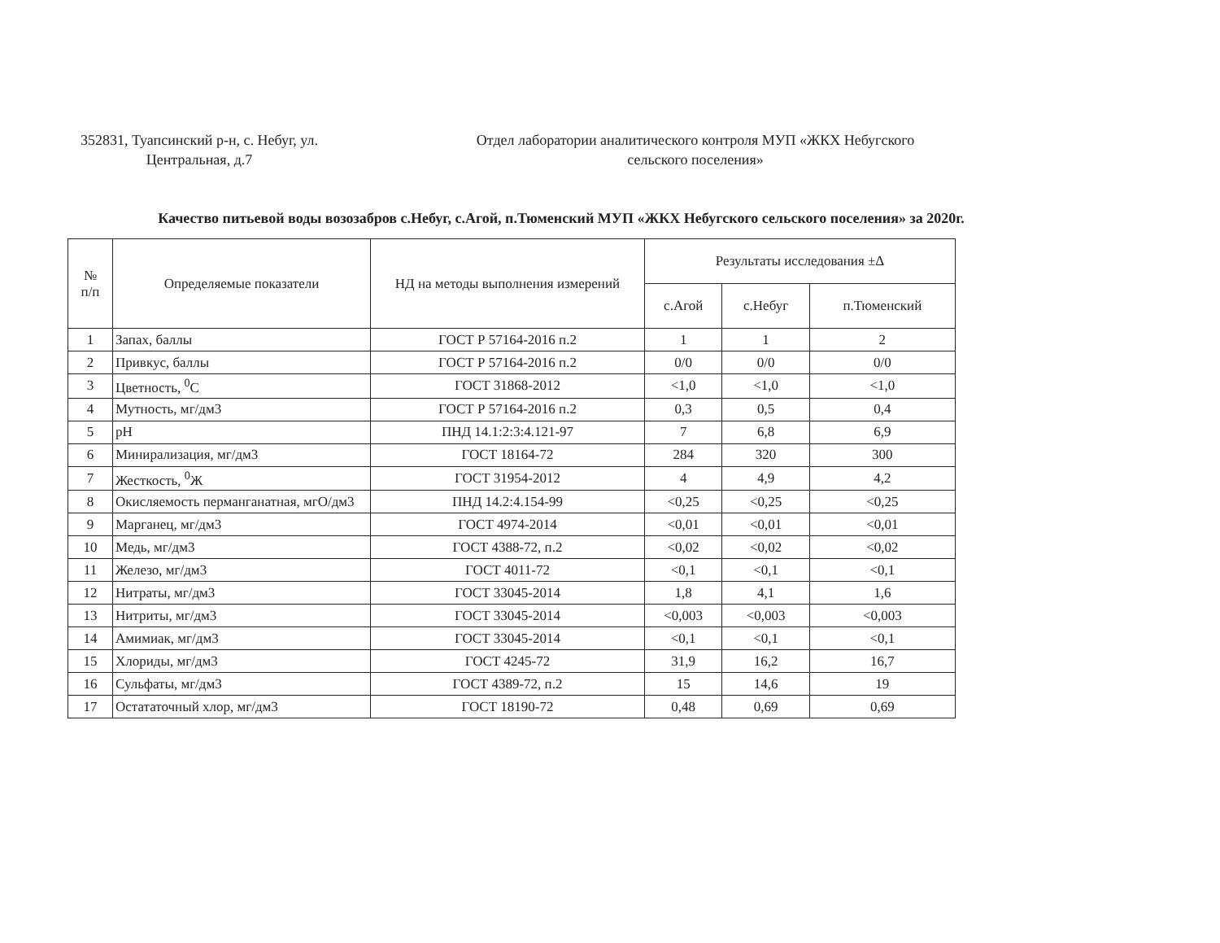352831, Туапсинский р-н, с. Небуг, ул. Центральная, д.7
Отдел лаборатории аналитического контроля МУП «ЖКХ Небугского сельского поселения»
Качество питьевой воды возозабров с.Небуг, с.Агой, п.Тюменский МУП «ЖКХ Небугского сельского поселения» за 2020г.
| № п/п | Определяемые показатели | НД на методы выполнения измерений | Результаты исследования ±Δ | | |
| --- | --- | --- | --- | --- | --- |
| | | | с.Агой | с.Небуг | п.Тюменский |
| 1 | Запах, баллы | ГОСТ Р 57164-2016 п.2 | 1 | 1 | 2 |
| 2 | Привкус, баллы | ГОСТ Р 57164-2016 п.2 | 0/0 | 0/0 | 0/0 |
| 3 | Цветность, <sup>0</sup>С | ГОСТ 31868-2012 | <1,0 | <1,0 | <1,0 |
| 4 | Мутность, мг/дм3 | ГОСТ Р 57164-2016 п.2 | 0,3 | 0,5 | 0,4 |
| 5 | pH | ПНД 14.1:2:3:4.121-97 | 7 | 6,8 | 6,9 |
| 6 | Минирализация, мг/дм3 | ГОСТ 18164-72 | 284 | 320 | 300 |
| 7 | Жесткость, <sup>0</sup>Ж | ГОСТ 31954-2012 | 4 | 4,9 | 4,2 |
| 8 | Окисляемость перманганатная, мгО/дм3 | ПНД 14.2:4.154-99 | <0,25 | <0,25 | <0,25 |
| 9 | Марганец, мг/дм3 | ГОСТ 4974-2014 | <0,01 | <0,01 | <0,01 |
| 10 | Медь, мг/дм3 | ГОСТ 4388-72, п.2 | <0,02 | <0,02 | <0,02 |
| 11 | Железо, мг/дм3 | ГОСТ 4011-72 | <0,1 | <0,1 | <0,1 |
| 12 | Нитраты, мг/дм3 | ГОСТ 33045-2014 | 1,8 | 4,1 | 1,6 |
| 13 | Нитриты, мг/дм3 | ГОСТ 33045-2014 | <0,003 | <0,003 | <0,003 |
| 14 | Амимиак, мг/дм3 | ГОСТ 33045-2014 | <0,1 | <0,1 | <0,1 |
| 15 | Хлориды, мг/дм3 | ГОСТ 4245-72 | 31,9 | 16,2 | 16,7 |
| 16 | Сульфаты, мг/дм3 | ГОСТ 4389-72, п.2 | 15 | 14,6 | 19 |
| 17 | Остататочный хлор, мг/дм3 | ГОСТ 18190-72 | 0,48 | 0,69 | 0,69 |